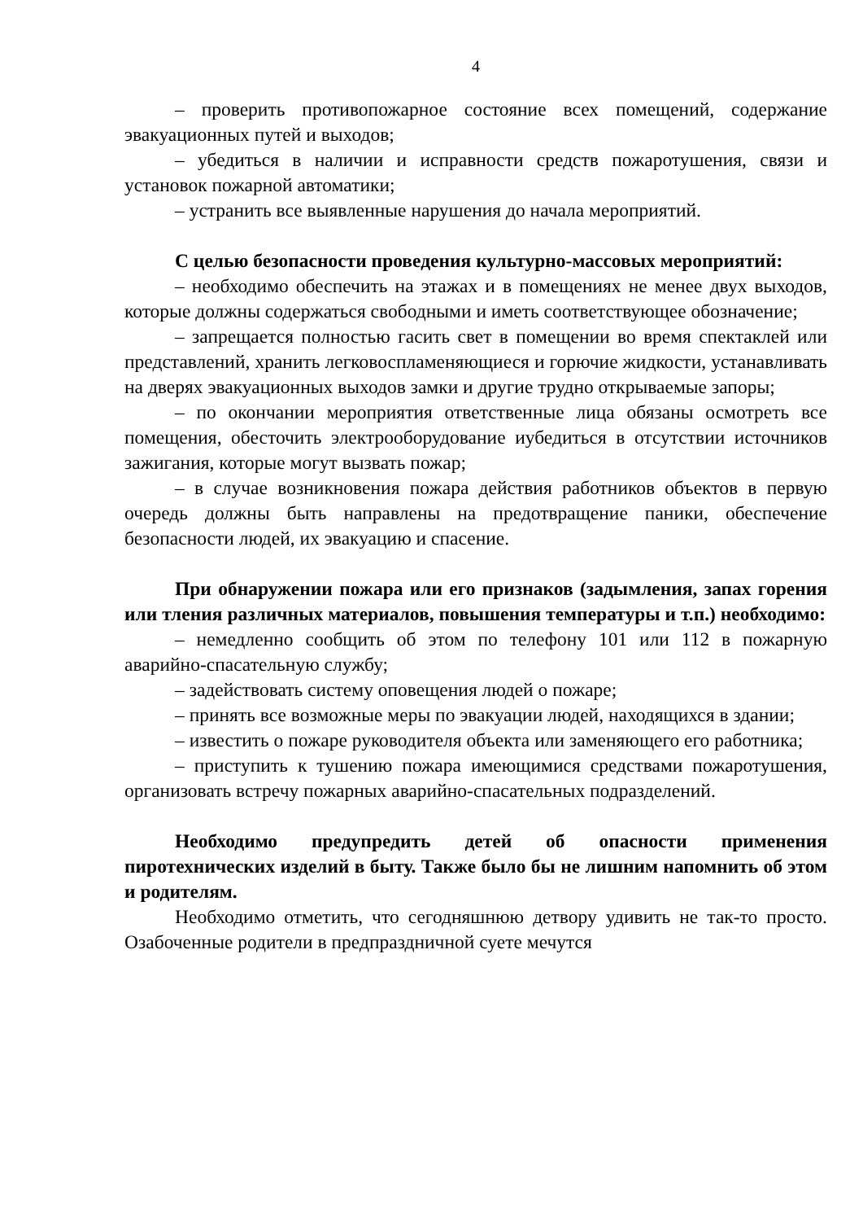4
– проверить противопожарное состояние всех помещений, содержание эвакуационных путей и выходов;
– убедиться в наличии и исправности средств пожаротушения, связи и установок пожарной автоматики;
– устранить все выявленные нарушения до начала мероприятий.
С целью безопасности проведения культурно-массовых мероприятий:
– необходимо обеспечить на этажах и в помещениях не менее двух выходов, которые должны содержаться свободными и иметь соответствующее обозначение;
– запрещается полностью гасить свет в помещении во время спектаклей или представлений, хранить легковоспламеняющиеся и горючие жидкости, устанавливать на дверях эвакуационных выходов замки и другие трудно открываемые запоры;
– по окончании мероприятия ответственные лица обязаны осмотреть все помещения, обесточить электрооборудование иубедиться в отсутствии источников зажигания, которые могут вызвать пожар;
– в случае возникновения пожара действия работников объектов в первую очередь должны быть направлены на предотвращение паники, обеспечение безопасности людей, их эвакуацию и спасение.
При обнаружении пожара или его признаков (задымления, запах горения или тления различных материалов, повышения температуры и т.п.) необходимо:
– немедленно сообщить об этом по телефону 101 или 112 в пожарную аварийно-спасательную службу;
– задействовать систему оповещения людей о пожаре;
– принять все возможные меры по эвакуации людей, находящихся в здании;
– известить о пожаре руководителя объекта или заменяющего его работника;
– приступить к тушению пожара имеющимися средствами пожаротушения, организовать встречу пожарных аварийно-спасательных подразделений.
Необходимо предупредить детей об опасности применения пиротехнических изделий в быту. Также было бы не лишним напомнить об этом и родителям.
Необходимо отметить, что сегодняшнюю детвору удивить не так-то просто. Озабоченные родители в предпраздничной суете мечутся